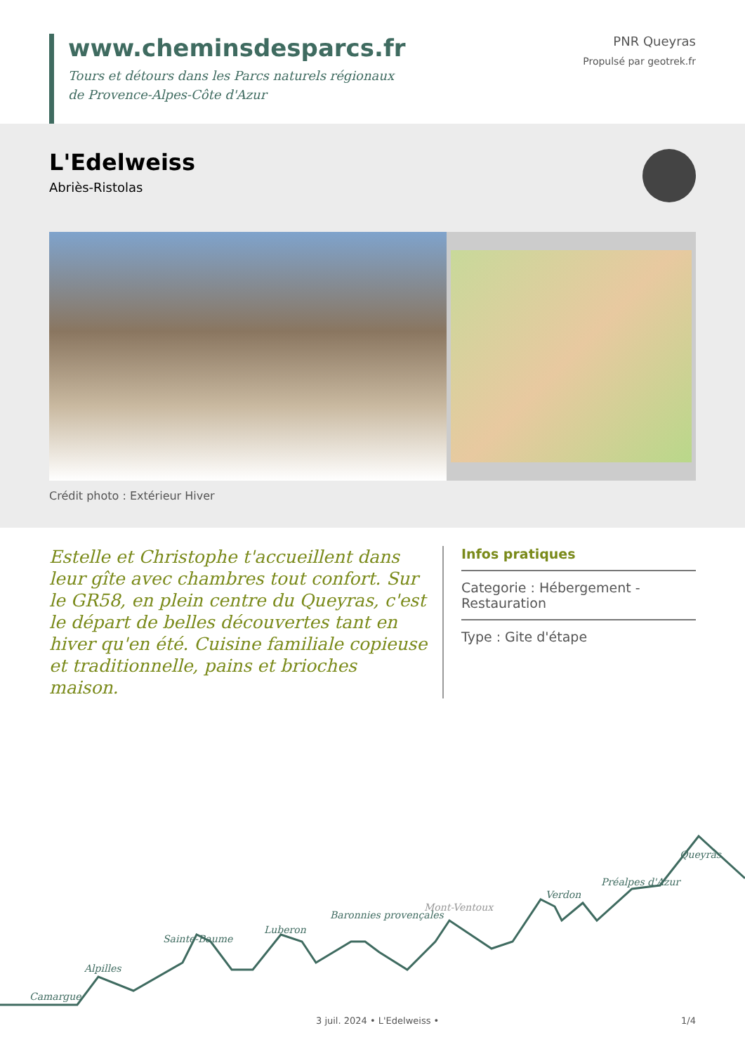www.cheminsdesparcs.fr
Tours et détours dans les Parcs naturels régionaux
de Provence-Alpes-Côte d'Azur
PNR Queyras
Propulsé par geotrek.fr
L'Edelweiss
Abriès-Ristolas
Crédit photo : Extérieur Hiver
Estelle et Christophe t'accueillent dans leur gîte avec chambres tout confort. Sur le GR58, en plein centre du Queyras, c'est le départ de belles découvertes tant en hiver qu'en été. Cuisine familiale copieuse et traditionnelle, pains et brioches maison.
Infos pratiques
Categorie : Hébergement - Restauration
Type : Gite d'étape
Camargue
Alpilles
Sainte-Baume
Luberon
Baronnies provençales
Mont-Ventoux
Verdon
Préalpes d'Azur
Queyras
3 juil. 2024 • L'Edelweiss • 1/4